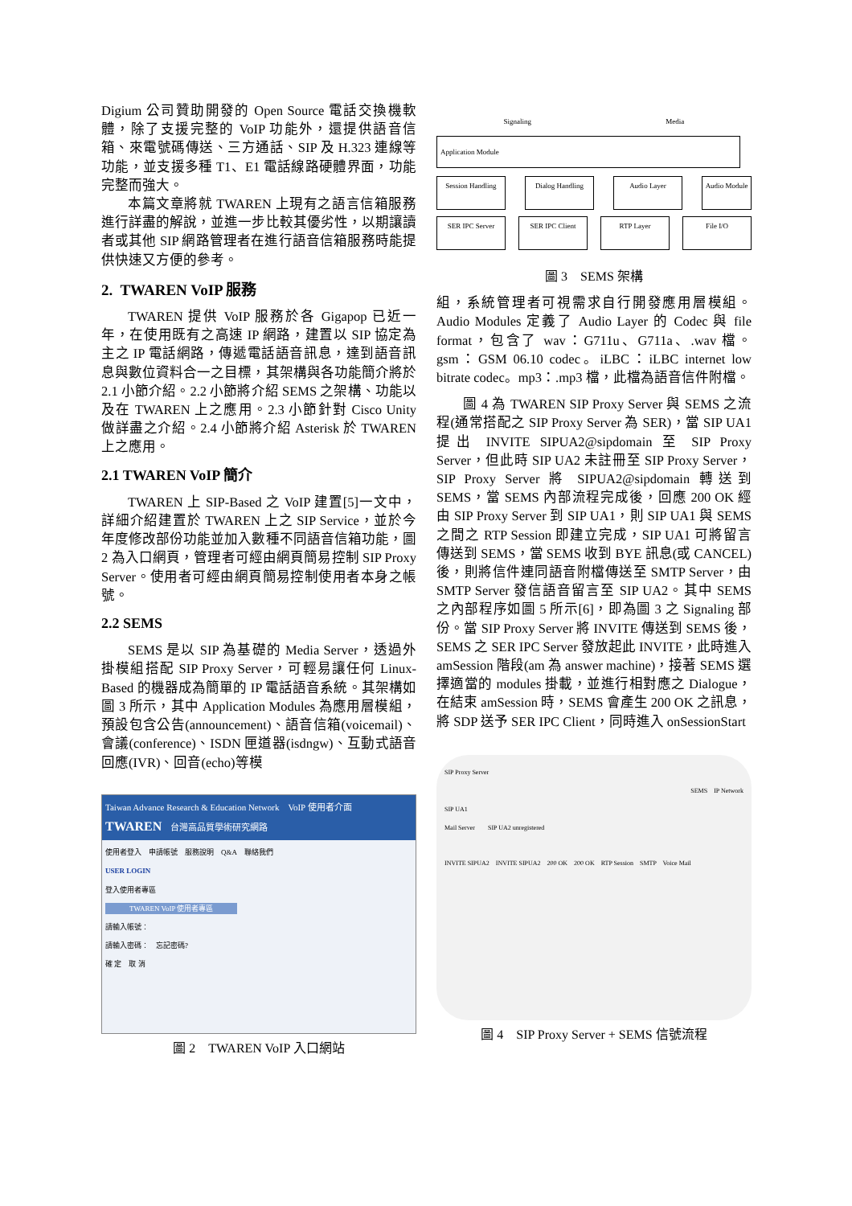Digium 公司贊助開發的 Open Source 電話交換機軟體，除了支援完整的 VoIP 功能外，還提供語音信箱、來電號碼傳送、三方通話、SIP 及 H.323 連線等功能，並支援多種 T1、E1 電話線路硬體界面，功能完整而強大。
本篇文章將就 TWAREN 上現有之語言信箱服務進行詳盡的解說，並進一步比較其優劣性，以期讓讀者或其他 SIP 網路管理者在進行語音信箱服務時能提供快速又方便的參考。
2. TWAREN VoIP 服務
TWAREN 提供 VoIP 服務於各 Gigapop 已近一年，在使用既有之高速 IP 網路，建置以 SIP 協定為主之 IP 電話網路，傳遞電話語音訊息，達到語音訊息與數位資料合一之目標，其架構與各功能簡介將於 2.1 小節介紹。2.2 小節將介紹 SEMS 之架構、功能以及在 TWAREN 上之應用。2.3 小節針對 Cisco Unity 做詳盡之介紹。2.4 小節將介紹 Asterisk 於 TWAREN 上之應用。
2.1 TWAREN VoIP 簡介
TWAREN 上 SIP-Based 之 VoIP 建置[5]一文中，詳細介紹建置於 TWAREN 上之 SIP Service，並於今年度修改部份功能並加入數種不同語音信箱功能，圖 2 為入口網頁，管理者可經由網頁簡易控制 SIP Proxy Server。使用者可經由網頁簡易控制使用者本身之帳號。
2.2 SEMS
SEMS 是以 SIP 為基礎的 Media Server，透過外掛模組搭配 SIP Proxy Server，可輕易讓任何 Linux-Based 的機器成為簡單的 IP 電話語音系統。其架構如圖 3 所示，其中 Application Modules 為應用層模組，預設包含公告(announcement)、語音信箱(voicemail)、會議(conference)、ISDN 匣道器(isdngw)、互動式語音回應(IVR)、回音(echo)等模
Taiwan Advance Research & Education Network　VoIP 使用者介面
TWAREN　台灣高品質學術研究網路
使用者登入　申請帳號　服務說明　Q&A　聯絡我們
USER LOGIN
登入使用者專區
TWAREN VoIP 使用者專區
請輸入帳號：
請輸入密碼：　忘記密碼?
確 定　取 消
圖 2　TWAREN VoIP 入口網站
Signaling Media
Application Module
Session Handling Dialog Handling Audio Layer Audio Module
SER IPC Server SER IPC Client RTP Layer File I/O
圖 3　SEMS 架構
組，系統管理者可視需求自行開發應用層模組。Audio Modules 定義了 Audio Layer 的 Codec 與 file format，包含了 wav：G711u、G711a、.wav 檔。gsm：GSM 06.10 codec。iLBC：iLBC internet low bitrate codec。mp3：.mp3 檔，此檔為語音信件附檔。
圖 4 為 TWAREN SIP Proxy Server 與 SEMS 之流程(通常搭配之 SIP Proxy Server 為 SER)，當 SIP UA1 提出 INVITE SIPUA2@sipdomain 至 SIP Proxy Server，但此時 SIP UA2 未註冊至 SIP Proxy Server，SIP Proxy Server 將 SIPUA2@sipdomain 轉送到 SEMS，當 SEMS 內部流程完成後，回應 200 OK 經由 SIP Proxy Server 到 SIP UA1，則 SIP UA1 與 SEMS 之間之 RTP Session 即建立完成，SIP UA1 可將留言傳送到 SEMS，當 SEMS 收到 BYE 訊息(或 CANCEL)後，則將信件連同語音附檔傳送至 SMTP Server，由 SMTP Server 發信語音留言至 SIP UA2。其中 SEMS 之內部程序如圖 5 所示[6]，即為圖 3 之 Signaling 部份。當 SIP Proxy Server 將 INVITE 傳送到 SEMS 後，SEMS 之 SER IPC Server 發放起此 INVITE，此時進入 amSession 階段(am 為 answer machine)，接著 SEMS 選擇適當的 modules 掛載，並進行相對應之 Dialogue，在結束 amSession 時，SEMS 會產生 200 OK 之訊息，將 SDP 送予 SER IPC Client，同時進入 onSessionStart
SIP Proxy Server
SEMS　IP Network
SIP UA1
Mail Server　　SIP UA2 unregistered
INVITE SIPUA2　INVITE SIPUA2　200 OK　200 OK　RTP Session　SMTP　Voice Mail
圖 4　SIP Proxy Server + SEMS 信號流程